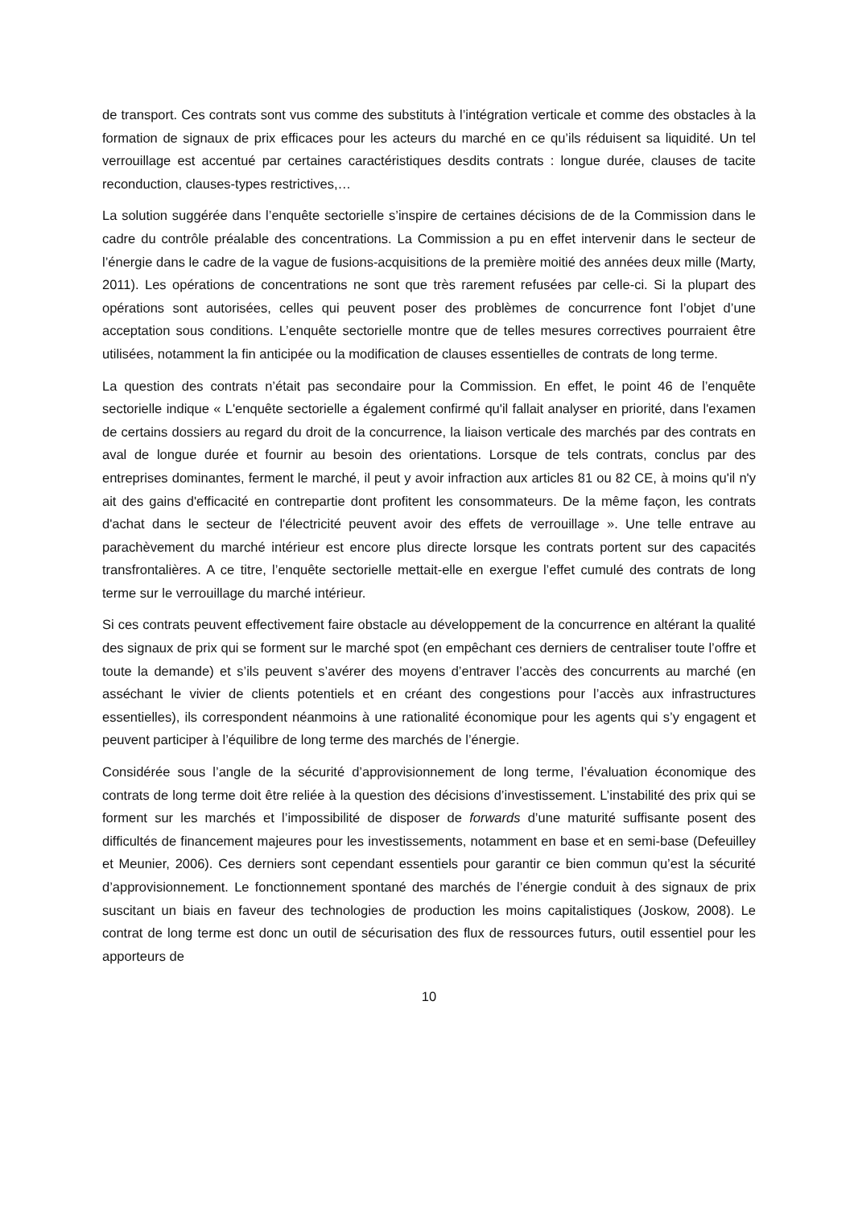de transport. Ces contrats sont vus comme des substituts à l’intégration verticale et comme des obstacles à la formation de signaux de prix efficaces pour les acteurs du marché en ce qu’ils réduisent sa liquidité. Un tel verrouillage est accentué par certaines caractéristiques desdits contrats : longue durée, clauses de tacite reconduction, clauses-types restrictives,…
La solution suggérée dans l’enquête sectorielle s’inspire de certaines décisions de de la Commission dans le cadre du contrôle préalable des concentrations. La Commission a pu en effet intervenir dans le secteur de l’énergie dans le cadre de la vague de fusions-acquisitions de la première moitié des années deux mille (Marty, 2011). Les opérations de concentrations ne sont que très rarement refusées par celle-ci. Si la plupart des opérations sont autorisées, celles qui peuvent poser des problèmes de concurrence font l’objet d’une acceptation sous conditions. L’enquête sectorielle montre que de telles mesures correctives pourraient être utilisées, notamment la fin anticipée ou la modification de clauses essentielles de contrats de long terme.
La question des contrats n’était pas secondaire pour la Commission. En effet, le point 46 de l’enquête sectorielle indique « L'enquête sectorielle a également confirmé qu'il fallait analyser en priorité, dans l'examen de certains dossiers au regard du droit de la concurrence, la liaison verticale des marchés par des contrats en aval de longue durée et fournir au besoin des orientations. Lorsque de tels contrats, conclus par des entreprises dominantes, ferment le marché, il peut y avoir infraction aux articles 81 ou 82 CE, à moins qu'il n'y ait des gains d'efficacité en contrepartie dont profitent les consommateurs. De la même façon, les contrats d'achat dans le secteur de l'électricité peuvent avoir des effets de verrouillage ». Une telle entrave au parachèvement du marché intérieur est encore plus directe lorsque les contrats portent sur des capacités transfrontalières. A ce titre, l’enquête sectorielle mettait-elle en exergue l’effet cumulé des contrats de long terme sur le verrouillage du marché intérieur.
Si ces contrats peuvent effectivement faire obstacle au développement de la concurrence en altérant la qualité des signaux de prix qui se forment sur le marché spot (en empêchant ces derniers de centraliser toute l’offre et toute la demande) et s’ils peuvent s’avérer des moyens d’entraver l’accès des concurrents au marché (en asséchant le vivier de clients potentiels et en créant des congestions pour l’accès aux infrastructures essentielles), ils correspondent néanmoins à une rationalité économique pour les agents qui s’y engagent et peuvent participer à l’équilibre de long terme des marchés de l’énergie.
Considérée sous l’angle de la sécurité d’approvisionnement de long terme, l’évaluation économique des contrats de long terme doit être reliée à la question des décisions d’investissement. L’instabilité des prix qui se forment sur les marchés et l’impossibilité de disposer de forwards d’une maturité suffisante posent des difficultés de financement majeures pour les investissements, notamment en base et en semi-base (Defeuilley et Meunier, 2006). Ces derniers sont cependant essentiels pour garantir ce bien commun qu’est la sécurité d’approvisionnement. Le fonctionnement spontané des marchés de l’énergie conduit à des signaux de prix suscitant un biais en faveur des technologies de production les moins capitalistiques (Joskow, 2008). Le contrat de long terme est donc un outil de sécurisation des flux de ressources futurs, outil essentiel pour les apporteurs de
10